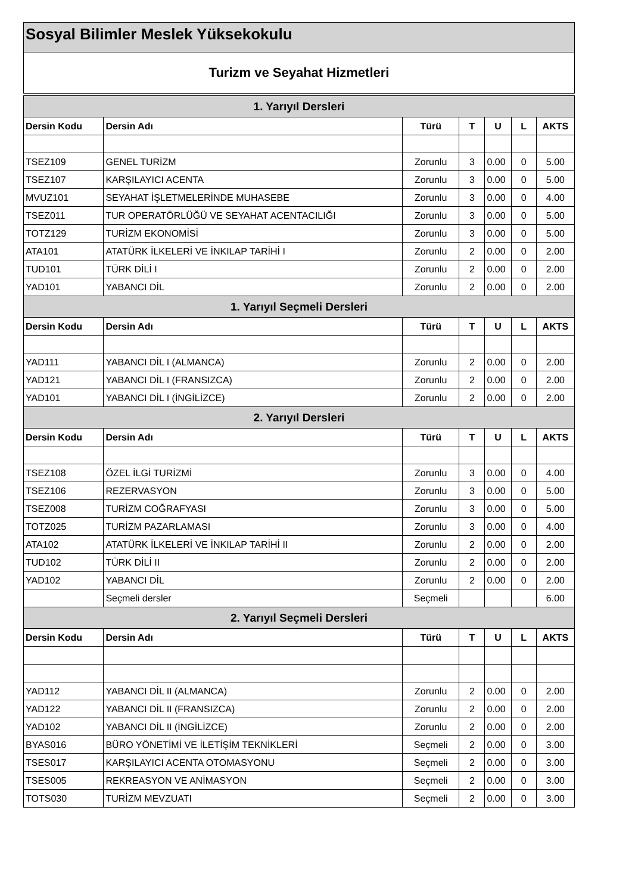Sosyal Bilimler Meslek Yüksekokulu
Turizm ve Seyahat Hizmetleri
| 1. Yarıyıl Dersleri | | | | | | |
| --- | --- | --- | --- | --- | --- | --- |
| Dersin Kodu | Dersin Adı | Türü | T | U | L | AKTS |
| TSEZ109 | GENEL TURİZM | Zorunlu | 3 | 0.00 | 0 | 5.00 |
| TSEZ107 | KARŞILAYICI ACENTA | Zorunlu | 3 | 0.00 | 0 | 5.00 |
| MVUZ101 | SEYAHAT İŞLETMELERİNDE MUHASEBE | Zorunlu | 3 | 0.00 | 0 | 4.00 |
| TSEZ011 | TUR OPERATÖRLÜĞÜ VE SEYAHAT ACENTACILIĞI | Zorunlu | 3 | 0.00 | 0 | 5.00 |
| TOTZ129 | TURİZM EKONOMİSİ | Zorunlu | 3 | 0.00 | 0 | 5.00 |
| ATA101 | ATATÜRK İLKELERİ VE İNKILAP TARİHİ I | Zorunlu | 2 | 0.00 | 0 | 2.00 |
| TUD101 | TÜRK DİLİ I | Zorunlu | 2 | 0.00 | 0 | 2.00 |
| YAD101 | YABANCI DİL | Zorunlu | 2 | 0.00 | 0 | 2.00 |
| 1. Yarıyıl Seçmeli Dersleri | | | | | | |
| Dersin Kodu | Dersin Adı | Türü | T | U | L | AKTS |
| YAD111 | YABANCI DİL I (ALMANCA) | Zorunlu | 2 | 0.00 | 0 | 2.00 |
| YAD121 | YABANCI DİL I (FRANSIZCA) | Zorunlu | 2 | 0.00 | 0 | 2.00 |
| YAD101 | YABANCI DİL I (İNGİLİZCE) | Zorunlu | 2 | 0.00 | 0 | 2.00 |
| 2. Yarıyıl Dersleri | | | | | | |
| Dersin Kodu | Dersin Adı | Türü | T | U | L | AKTS |
| TSEZ108 | ÖZEL İLGİ TURİZMİ | Zorunlu | 3 | 0.00 | 0 | 4.00 |
| TSEZ106 | REZERVASYON | Zorunlu | 3 | 0.00 | 0 | 5.00 |
| TSEZ008 | TURİZM COĞRAFYASI | Zorunlu | 3 | 0.00 | 0 | 5.00 |
| TOTZ025 | TURİZM PAZARLAMASI | Zorunlu | 3 | 0.00 | 0 | 4.00 |
| ATA102 | ATATÜRK İLKELERİ VE İNKILAP TARİHİ II | Zorunlu | 2 | 0.00 | 0 | 2.00 |
| TUD102 | TÜRK DİLİ II | Zorunlu | 2 | 0.00 | 0 | 2.00 |
| YAD102 | YABANCI DİL | Zorunlu | 2 | 0.00 | 0 | 2.00 |
| | Seçmeli dersler | Seçmeli | | | | 6.00 |
| 2. Yarıyıl Seçmeli Dersleri | | | | | | |
| Dersin Kodu | Dersin Adı | Türü | T | U | L | AKTS |
| YAD112 | YABANCI DİL II (ALMANCA) | Zorunlu | 2 | 0.00 | 0 | 2.00 |
| YAD122 | YABANCI DİL II (FRANSIZCA) | Zorunlu | 2 | 0.00 | 0 | 2.00 |
| YAD102 | YABANCI DİL II (İNGİLİZCE) | Zorunlu | 2 | 0.00 | 0 | 2.00 |
| BYAS016 | BÜRO YÖNETİMİ VE İLETİŞİM TEKNİKLERİ | Seçmeli | 2 | 0.00 | 0 | 3.00 |
| TSES017 | KARŞILAYICI ACENTA OTOMASYONU | Seçmeli | 2 | 0.00 | 0 | 3.00 |
| TSES005 | REKREASYON VE ANİMASYON | Seçmeli | 2 | 0.00 | 0 | 3.00 |
| TOTS030 | TURİZM MEVZUATI | Seçmeli | 2 | 0.00 | 0 | 3.00 |